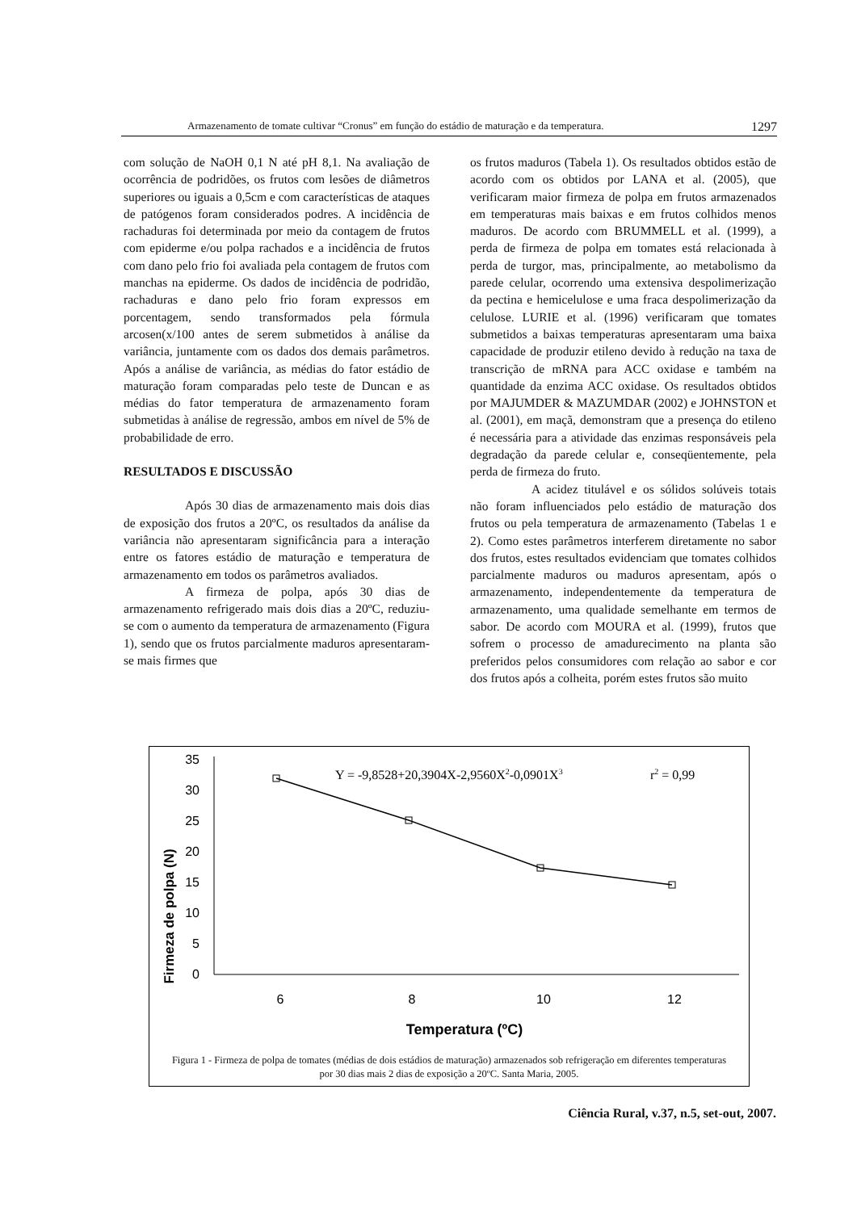Armazenamento de tomate cultivar “Cronus” em função do estádio de maturação e da temperatura. 1297
com solução de NaOH 0,1 N até pH 8,1. Na avaliação de ocorrência de podridões, os frutos com lesões de diâmetros superiores ou iguais a 0,5cm e com características de ataques de patógenos foram considerados podres. A incidência de rachaduras foi determinada por meio da contagem de frutos com epiderme e/ou polpa rachados e a incidência de frutos com dano pelo frio foi avaliada pela contagem de frutos com manchas na epiderme. Os dados de incidência de podridão, rachaduras e dano pelo frio foram expressos em porcentagem, sendo transformados pela fórmula arcosen(x/100 antes de serem submetidos à análise da variância, juntamente com os dados dos demais parâmetros. Após a análise de variância, as médias do fator estádio de maturação foram comparadas pelo teste de Duncan e as médias do fator temperatura de armazenamento foram submetidas à análise de regressão, ambos em nível de 5% de probabilidade de erro.
RESULTADOS E DISCUSSÃO
Após 30 dias de armazenamento mais dois dias de exposição dos frutos a 20ºC, os resultados da análise da variância não apresentaram significância para a interação entre os fatores estádio de maturação e temperatura de armazenamento em todos os parâmetros avaliados.
A firmeza de polpa, após 30 dias de armazenamento refrigerado mais dois dias a 20ºC, reduziu-se com o aumento da temperatura de armazenamento (Figura 1), sendo que os frutos parcialmente maduros apresentaram-se mais firmes que
os frutos maduros (Tabela 1). Os resultados obtidos estão de acordo com os obtidos por LANA et al. (2005), que verificaram maior firmeza de polpa em frutos armazenados em temperaturas mais baixas e em frutos colhidos menos maduros. De acordo com BRUMMELL et al. (1999), a perda de firmeza de polpa em tomates está relacionada à perda de turgor, mas, principalmente, ao metabolismo da parede celular, ocorrendo uma extensiva despolimerização da pectina e hemicelulose e uma fraca despolimerização da celulose. LURIE et al. (1996) verificaram que tomates submetidos a baixas temperaturas apresentaram uma baixa capacidade de produzir etileno devido à redução na taxa de transcrição de mRNA para ACC oxidase e também na quantidade da enzima ACC oxidase. Os resultados obtidos por MAJUMDER & MAZUMDAR (2002) e JOHNSTON et al. (2001), em maçã, demonstram que a presença do etileno é necessária para a atividade das enzimas responsáveis pela degradação da parede celular e, conseqüentemente, pela perda de firmeza do fruto.
A acidez titulável e os sólidos solúveis totais não foram influenciados pelo estádio de maturação dos frutos ou pela temperatura de armazenamento (Tabelas 1 e 2). Como estes parâmetros interferem diretamente no sabor dos frutos, estes resultados evidenciam que tomates colhidos parcialmente maduros ou maduros apresentam, após o armazenamento, independentemente da temperatura de armazenamento, uma qualidade semelhante em termos de sabor. De acordo com MOURA et al. (1999), frutos que sofrem o processo de amadurecimento na planta são preferidos pelos consumidores com relação ao sabor e cor dos frutos após a colheita, porém estes frutos são muito
Firmeza de polpa (N)
35
30
25
20
15
10
5
0
Y = -9,8528+20,3904X-2,9560X2-0,0901X3
r2 = 0,99
6
8
10
12
Temperatura (ºC)
Figura 1 - Firmeza de polpa de tomates (médias de dois estádios de maturação) armazenados sob refrigeração em diferentes temperaturas por 30 dias mais 2 dias de exposição a 20ºC. Santa Maria, 2005.
Ciência Rural, v.37, n.5, set-out, 2007.